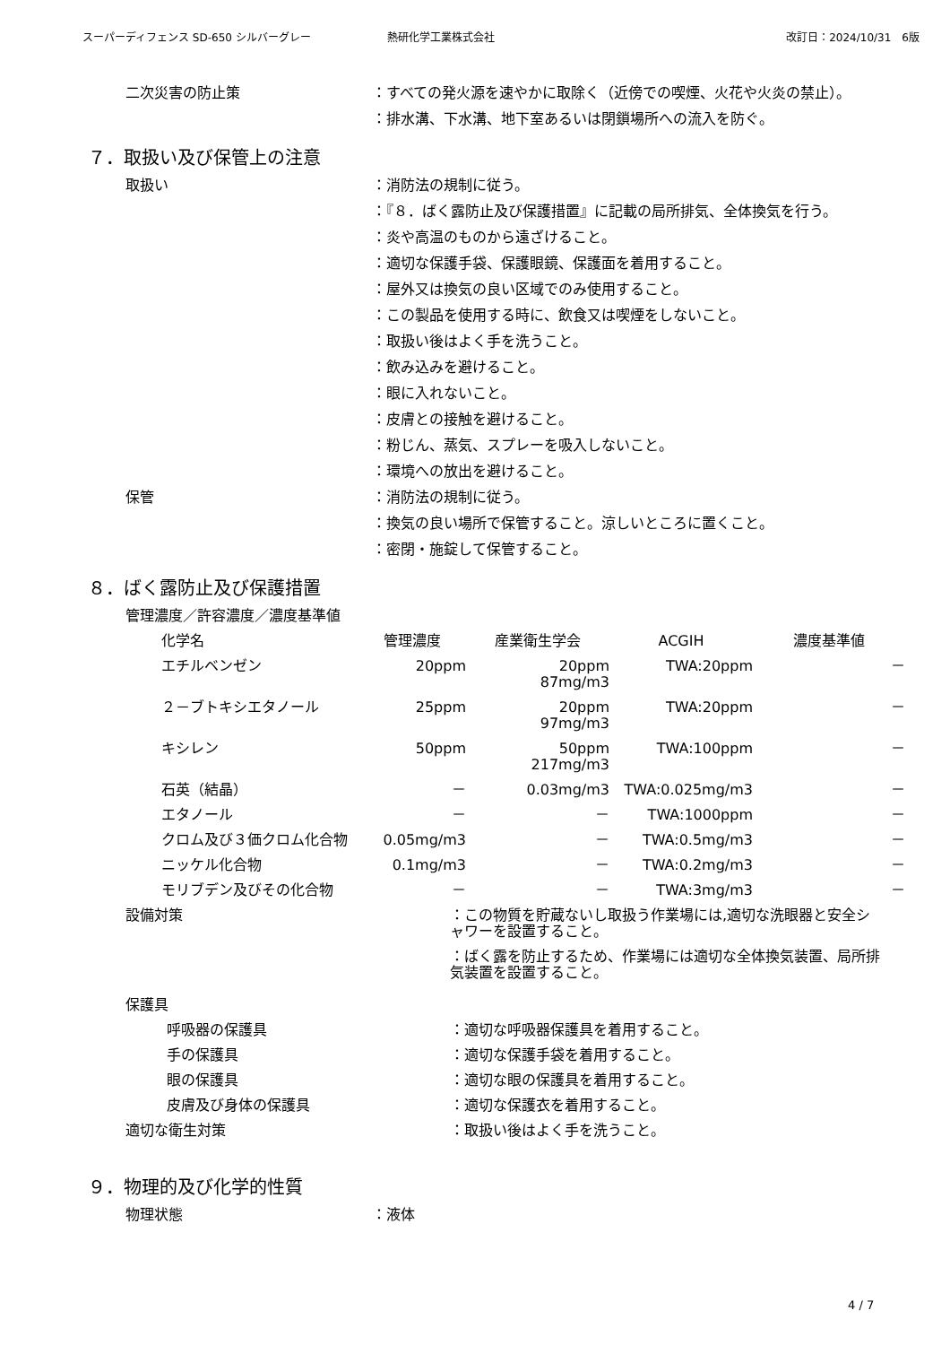スーパーディフェンス SD-650 シルバーグレー 熱研化学工業株式会社 改訂日：2024/10/31　6版
二次災害の防止策 ：すべての発火源を速やかに取除く（近傍での喫煙、火花や火炎の禁止）。
：排水溝、下水溝、地下室あるいは閉鎖場所への流入を防ぐ。
７．取扱い及び保管上の注意
取扱い ：消防法の規制に従う。
：『８．ばく露防止及び保護措置』に記載の局所排気、全体換気を行う。
：炎や高温のものから遠ざけること。
：適切な保護手袋、保護眼鏡、保護面を着用すること。
：屋外又は換気の良い区域でのみ使用すること。
：この製品を使用する時に、飲食又は喫煙をしないこと。
：取扱い後はよく手を洗うこと。
：飲み込みを避けること。
：眼に入れないこと。
：皮膚との接触を避けること。
：粉じん、蒸気、スプレーを吸入しないこと。
：環境への放出を避けること。
保管 ：消防法の規制に従う。
：換気の良い場所で保管すること。涼しいところに置くこと。
：密閉・施錠して保管すること。
８．ばく露防止及び保護措置
管理濃度／許容濃度／濃度基準値
| 化学名 | 管理濃度 | 産業衛生学会 | ACGIH | 濃度基準値 |
| --- | --- | --- | --- | --- |
| エチルベンゼン | 20ppm | 20ppm 87mg/m3 | TWA:20ppm | － |
| ２－ブトキシエタノール | 25ppm | 20ppm 97mg/m3 | TWA:20ppm | － |
| キシレン | 50ppm | 50ppm 217mg/m3 | TWA:100ppm | － |
| 石英（結晶） | － | 0.03mg/m3 | TWA:0.025mg/m3 | － |
| エタノール | － | － | TWA:1000ppm | － |
| クロム及び３価クロム化合物 | 0.05mg/m3 | － | TWA:0.5mg/m3 | － |
| ニッケル化合物 | 0.1mg/m3 | － | TWA:0.2mg/m3 | － |
| モリブデン及びその化合物 | － | － | TWA:3mg/m3 | － |
設備対策 ：この物質を貯蔵ないし取扱う作業場には,適切な洗眼器と安全シャワーを設置すること。
：ばく露を防止するため、作業場には適切な全体換気装置、局所排気装置を設置すること。
保護具
呼吸器の保護具 ：適切な呼吸器保護具を着用すること。
手の保護具 ：適切な保護手袋を着用すること。
眼の保護具 ：適切な眼の保護具を着用すること。
皮膚及び身体の保護具 ：適切な保護衣を着用すること。
適切な衛生対策 ：取扱い後はよく手を洗うこと。
９．物理的及び化学的性質
物理状態 ：液体
4 / 7